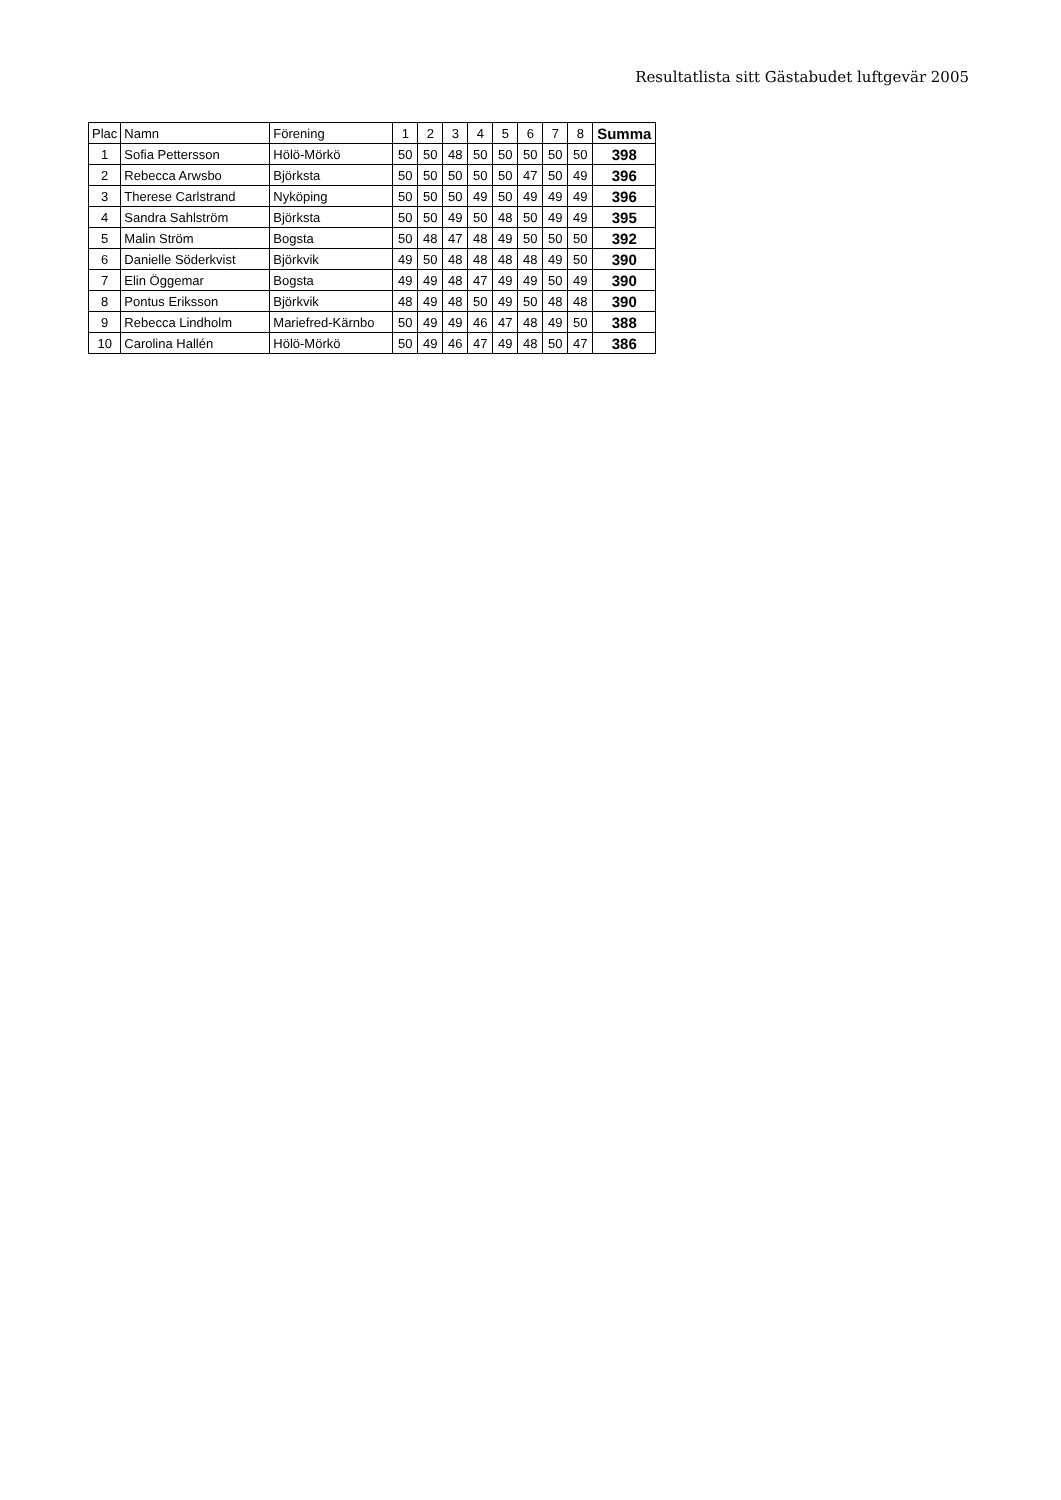Resultatlista sitt Gästabudet luftgevär 2005
| Plac | Namn | Förening | 1 | 2 | 3 | 4 | 5 | 6 | 7 | 8 | Summa |
| --- | --- | --- | --- | --- | --- | --- | --- | --- | --- | --- | --- |
| 1 | Sofia Pettersson | Hölö-Mörkö | 50 | 50 | 48 | 50 | 50 | 50 | 50 | 50 | 398 |
| 2 | Rebecca Arwsbo | Björksta | 50 | 50 | 50 | 50 | 50 | 47 | 50 | 49 | 396 |
| 3 | Therese Carlstrand | Nyköping | 50 | 50 | 50 | 49 | 50 | 49 | 49 | 49 | 396 |
| 4 | Sandra Sahlström | Björksta | 50 | 50 | 49 | 50 | 48 | 50 | 49 | 49 | 395 |
| 5 | Malin Ström | Bogsta | 50 | 48 | 47 | 48 | 49 | 50 | 50 | 50 | 392 |
| 6 | Danielle Söderkvist | Björkvik | 49 | 50 | 48 | 48 | 48 | 48 | 49 | 50 | 390 |
| 7 | Elin Öggemar | Bogsta | 49 | 49 | 48 | 47 | 49 | 49 | 50 | 49 | 390 |
| 8 | Pontus Eriksson | Björkvik | 48 | 49 | 48 | 50 | 49 | 50 | 48 | 48 | 390 |
| 9 | Rebecca Lindholm | Mariefred-Kärnbo | 50 | 49 | 49 | 46 | 47 | 48 | 49 | 50 | 388 |
| 10 | Carolina Hallén | Hölö-Mörkö | 50 | 49 | 46 | 47 | 49 | 48 | 50 | 47 | 386 |